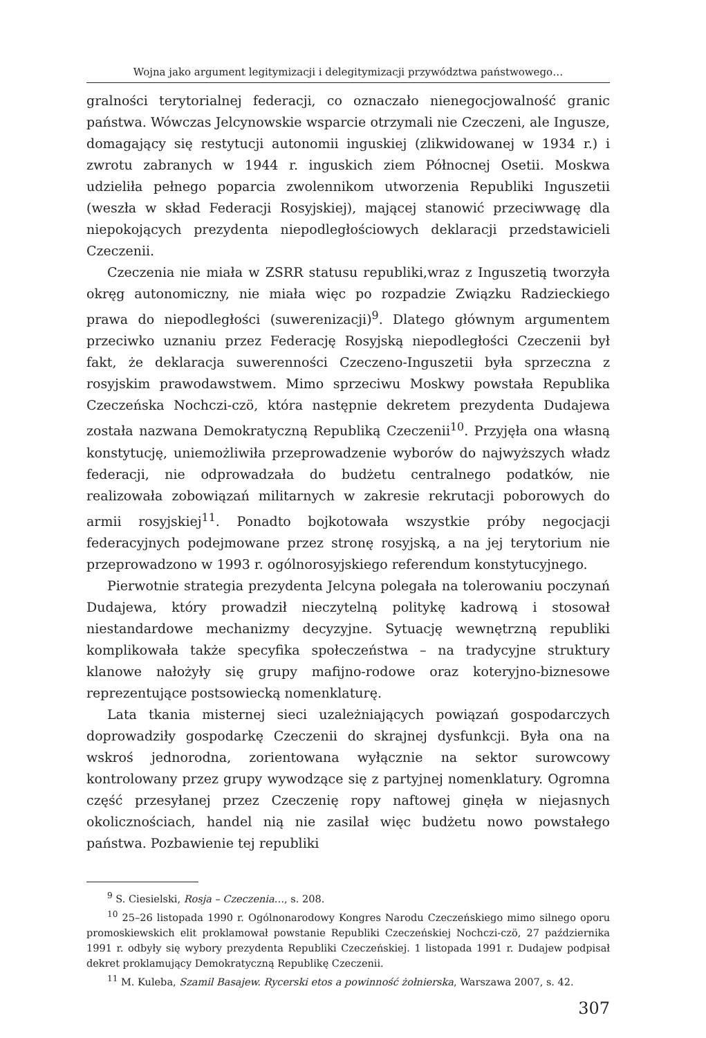Wojna jako argument legitymizacji i delegitymizacji przywództwa państwowego…
gralności terytorialnej federacji, co oznaczało nienegocjowalność granic państwa. Wówczas Jelcynowskie wsparcie otrzymali nie Czeczeni, ale Ingusze, domagający się restytucji autonomii inguskiej (zlikwidowanej w 1934 r.) i zwrotu zabranych w 1944 r. inguskich ziem Północnej Osetii. Moskwa udzieliła pełnego poparcia zwolennikom utworzenia Republiki Inguszetii (weszła w skład Federacji Rosyjskiej), mającej stanowić przeciwwagę dla niepokojących prezydenta niepodległościowych deklaracji przedstawicieli Czeczenii.
Czeczenia nie miała w ZSRR statusu republiki,wraz z Inguszetią tworzyła okręg autonomiczny, nie miała więc po rozpadzie Związku Radzieckiego prawa do niepodległości (suwerenizacji)<sup>9</sup>. Dlatego głównym argumentem przeciwko uznaniu przez Federację Rosyjską niepodległości Czeczenii był fakt, że deklaracja suwerenności Czeczeno-Inguszetii była sprzeczna z rosyjskim prawodawstwem. Mimo sprzeciwu Moskwy powstała Republika Czeczeńska Nochczi-czö, która następnie dekretem prezydenta Dudajewa została nazwana Demokratyczną Republiką Czeczenii<sup>10</sup>. Przyjęła ona własną konstytucję, uniemożliwiła przeprowadzenie wyborów do najwyższych władz federacji, nie odprowadzała do budżetu centralnego podatków, nie realizowała zobowiązań militarnych w zakresie rekrutacji poborowych do armii rosyjskiej<sup>11</sup>. Ponadto bojkotowała wszystkie próby negocjacji federacyjnych podejmowane przez stronę rosyjską, a na jej terytorium nie przeprowadzono w 1993 r. ogólnorosyjskiego referendum konstytucyjnego.
Pierwotnie strategia prezydenta Jelcyna polegała na tolerowaniu poczynań Dudajewa, który prowadził nieczytelną politykę kadrową i stosował niestandardowe mechanizmy decyzyjne. Sytuację wewnętrzną republiki komplikowała także specyfika społeczeństwa – na tradycyjne struktury klanowe nałożyły się grupy mafijno-rodowe oraz koteryjno-biznesowe reprezentujące postsowiecką nomenklaturę.
Lata tkania misternej sieci uzależniających powiązań gospodarczych doprowadziły gospodarkę Czeczenii do skrajnej dysfunkcji. Była ona na wskroś jednorodna, zorientowana wyłącznie na sektor surowcowy kontrolowany przez grupy wywodzące się z partyjnej nomenklatury. Ogromna część przesyłanej przez Czeczenię ropy naftowej ginęła w niejasnych okolicznościach, handel nią nie zasilał więc budżetu nowo powstałego państwa. Pozbawienie tej republiki
<sup>9</sup> S. Ciesielski, Rosja – Czeczenia…, s. 208.
<sup>10</sup> 25–26 listopada 1990 r. Ogólnonarodowy Kongres Narodu Czeczeńskiego mimo silnego oporu promoskiewskich elit proklamował powstanie Republiki Czeczeńskiej Nochczi-czö, 27 października 1991 r. odbyły się wybory prezydenta Republiki Czeczeńskiej. 1 listopada 1991 r. Dudajew podpisał dekret proklamujący Demokratyczną Republikę Czeczenii.
<sup>11</sup> M. Kuleba, Szamil Basajew. Rycerski etos a powinność żołnierska, Warszawa 2007, s. 42.
307